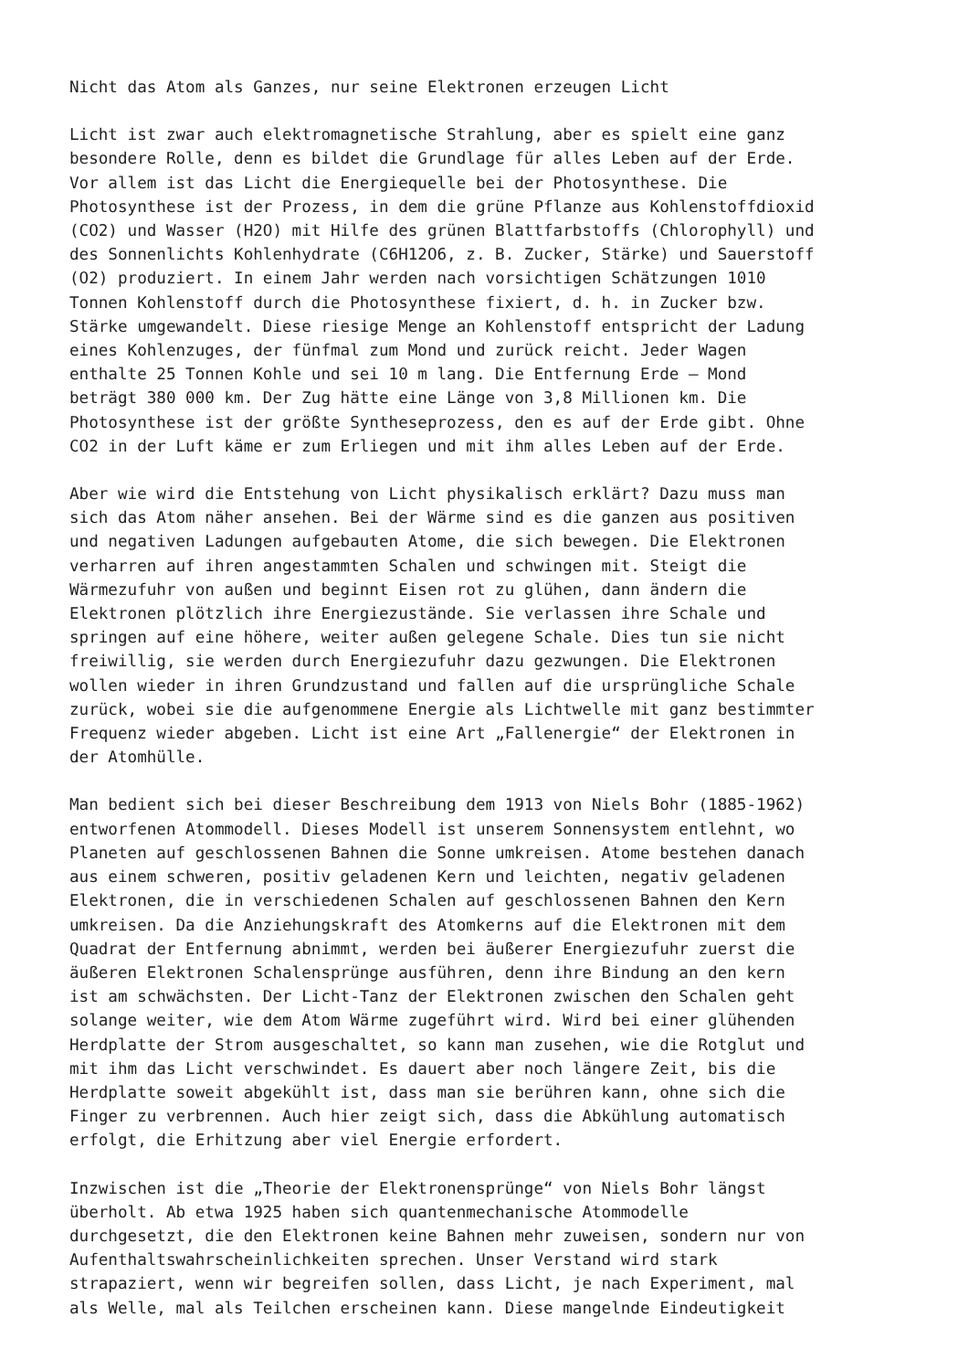Nicht das Atom als Ganzes, nur seine Elektronen erzeugen Licht
Licht ist zwar auch elektromagnetische Strahlung, aber es spielt eine ganz besondere Rolle, denn es bildet die Grundlage für alles Leben auf der Erde. Vor allem ist das Licht die Energiequelle bei der Photosynthese. Die Photosynthese ist der Prozess, in dem die grüne Pflanze aus Kohlenstoffdioxid (CO2) und Wasser (H2O) mit Hilfe des grünen Blattfarbstoffs (Chlorophyll) und des Sonnenlichts Kohlenhydrate (C6H12O6, z. B. Zucker, Stärke) und Sauerstoff (O2) produziert. In einem Jahr werden nach vorsichtigen Schätzungen 1010 Tonnen Kohlenstoff durch die Photosynthese fixiert, d. h. in Zucker bzw. Stärke umgewandelt. Diese riesige Menge an Kohlenstoff entspricht der Ladung eines Kohlenzuges, der fünfmal zum Mond und zurück reicht. Jeder Wagen enthalte 25 Tonnen Kohle und sei 10 m lang. Die Entfernung Erde – Mond beträgt 380 000 km. Der Zug hätte eine Länge von 3,8 Millionen km. Die Photosynthese ist der größte Syntheseprozess, den es auf der Erde gibt. Ohne CO2 in der Luft käme er zum Erliegen und mit ihm alles Leben auf der Erde.
Aber wie wird die Entstehung von Licht physikalisch erklärt? Dazu muss man sich das Atom näher ansehen. Bei der Wärme sind es die ganzen aus positiven und negativen Ladungen aufgebauten Atome, die sich bewegen. Die Elektronen verharren auf ihren angestammten Schalen und schwingen mit. Steigt die Wärmezufuhr von außen und beginnt Eisen rot zu glühen, dann ändern die Elektronen plötzlich ihre Energiezustände. Sie verlassen ihre Schale und springen auf eine höhere, weiter außen gelegene Schale. Dies tun sie nicht freiwillig, sie werden durch Energiezufuhr dazu gezwungen. Die Elektronen wollen wieder in ihren Grundzustand und fallen auf die ursprüngliche Schale zurück, wobei sie die aufgenommene Energie als Lichtwelle mit ganz bestimmter Frequenz wieder abgeben. Licht ist eine Art „Fallenergie“ der Elektronen in der Atomhülle.
Man bedient sich bei dieser Beschreibung dem 1913 von Niels Bohr (1885-1962) entworfenen Atommodell. Dieses Modell ist unserem Sonnensystem entlehnt, wo Planeten auf geschlossenen Bahnen die Sonne umkreisen. Atome bestehen danach aus einem schweren, positiv geladenen Kern und leichten, negativ geladenen Elektronen, die in verschiedenen Schalen auf geschlossenen Bahnen den Kern umkreisen. Da die Anziehungskraft des Atomkerns auf die Elektronen mit dem Quadrat der Entfernung abnimmt, werden bei äußerer Energiezufuhr zuerst die äußeren Elektronen Schalensprünge ausführen, denn ihre Bindung an den kern ist am schwächsten. Der Licht-Tanz der Elektronen zwischen den Schalen geht solange weiter, wie dem Atom Wärme zugeführt wird. Wird bei einer glühenden Herdplatte der Strom ausgeschaltet, so kann man zusehen, wie die Rotglut und mit ihm das Licht verschwindet. Es dauert aber noch längere Zeit, bis die Herdplatte soweit abgekühlt ist, dass man sie berühren kann, ohne sich die Finger zu verbrennen. Auch hier zeigt sich, dass die Abkühlung automatisch erfolgt, die Erhitzung aber viel Energie erfordert.
Inzwischen ist die „Theorie der Elektronensprünge“ von Niels Bohr längst überholt. Ab etwa 1925 haben sich quantenmechanische Atommodelle durchgesetzt, die den Elektronen keine Bahnen mehr zuweisen, sondern nur von Aufenthaltswahrscheinlichkeiten sprechen. Unser Verstand wird stark strapaziert, wenn wir begreifen sollen, dass Licht, je nach Experiment, mal als Welle, mal als Teilchen erscheinen kann. Diese mangelnde Eindeutigkeit